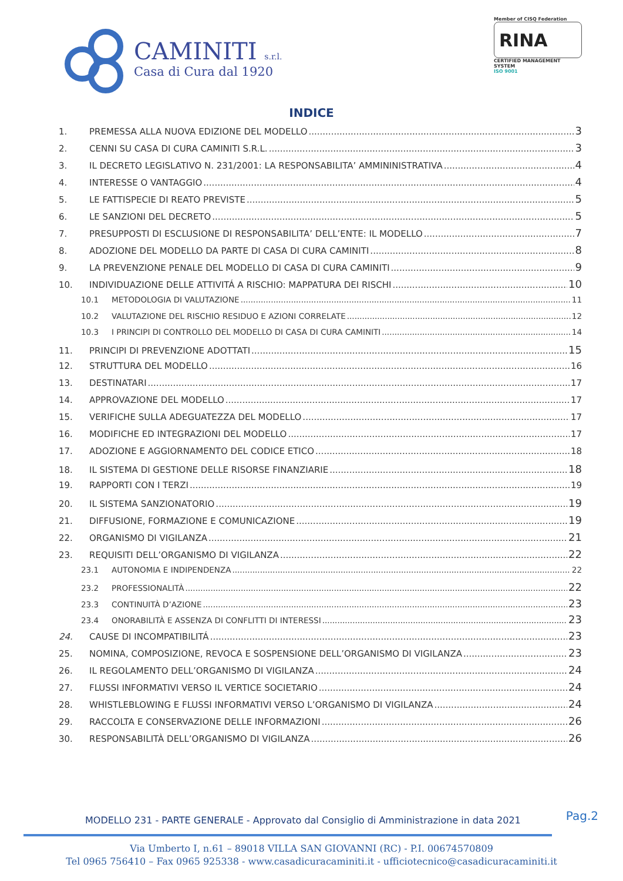CAMINITI s.r.l.
Casa di Cura dal 1920
Member of CISQ Federation
RINA
CERTIFIED MANAGEMENT SYSTEM
ISO 9001
INDICE
1. PREMESSA ALLA NUOVA EDIZIONE DEL MODELLO 3
2. CENNI SU CASA DI CURA CAMINITI S.R.L. 3
3. IL DECRETO LEGISLATIVO N. 231/2001: LA RESPONSABILITA’ AMMININISTRATIVA 4
4. INTERESSE O VANTAGGIO 4
5. LE FATTISPECIE DI REATO PREVISTE 5
6. LE SANZIONI DEL DECRETO 5
7. PRESUPPOSTI DI ESCLUSIONE DI RESPONSABILITA’ DELL’ENTE: IL MODELLO 7
8. ADOZIONE DEL MODELLO DA PARTE DI CASA DI CURA CAMINITI 8
9. LA PREVENZIONE PENALE DEL MODELLO DI CASA DI CURA CAMINITI 9
10. INDIVIDUAZIONE DELLE ATTIVITÁ A RISCHIO: MAPPATURA DEI RISCHI 10
10.1 METODOLOGIA DI VALUTAZIONE 11
10.2 VALUTAZIONE DEL RISCHIO RESIDUO E AZIONI CORRELATE 12
10.3 I PRINCIPI DI CONTROLLO DEL MODELLO DI CASA DI CURA CAMINITI 14
11. PRINCIPI DI PREVENZIONE ADOTTATI 15
12. STRUTTURA DEL MODELLO 16
13. DESTINATARI 17
14. APPROVAZIONE DEL MODELLO 17
15. VERIFICHE SULLA ADEGUATEZZA DEL MODELLO 17
16. MODIFICHE ED INTEGRAZIONI DEL MODELLO 17
17. ADOZIONE E AGGIORNAMENTO DEL CODICE ETICO 18
18. IL SISTEMA DI GESTIONE DELLE RISORSE FINANZIARIE 18
19. RAPPORTI CON I TERZI 19
20. IL SISTEMA SANZIONATORIO 19
21. DIFFUSIONE, FORMAZIONE E COMUNICAZIONE 19
22. ORGANISMO DI VIGILANZA 21
23. REQUISITI DELL’ORGANISMO DI VIGILANZA 22
23.1 AUTONOMIA E INDIPENDENZA 22
23.2 PROFESSIONALITÀ 22
23.3 CONTINUITÀ D’AZIONE 23
23.4 ONORABILITÀ E ASSENZA DI CONFLITTI DI INTERESSI 23
24. CAUSE DI INCOMPATIBILITÁ 23
25. NOMINA, COMPOSIZIONE, REVOCA E SOSPENSIONE DELL’ORGANISMO DI VIGILANZA 23
26. IL REGOLAMENTO DELL’ORGANISMO DI VIGILANZA 24
27. FLUSSI INFORMATIVI VERSO IL VERTICE SOCIETARIO 24
28. WHISTLEBLOWING E FLUSSI INFORMATIVI VERSO L’ORGANISMO DI VIGILANZA 24
29. RACCOLTA E CONSERVAZIONE DELLE INFORMAZIONI 26
30. RESPONSABILITÀ DELL’ORGANISMO DI VIGILANZA 26
Pag.2
MODELLO 231 - PARTE GENERALE - Approvato dal Consiglio di Amministrazione in data 2021
Via Umberto I, n.61 – 89018 VILLA SAN GIOVANNI (RC) - P.I. 00674570809
Tel 0965 756410 – Fax 0965 925338 - www.casadicuracaminiti.it - ufficiotecnico@casadicuracaminiti.it